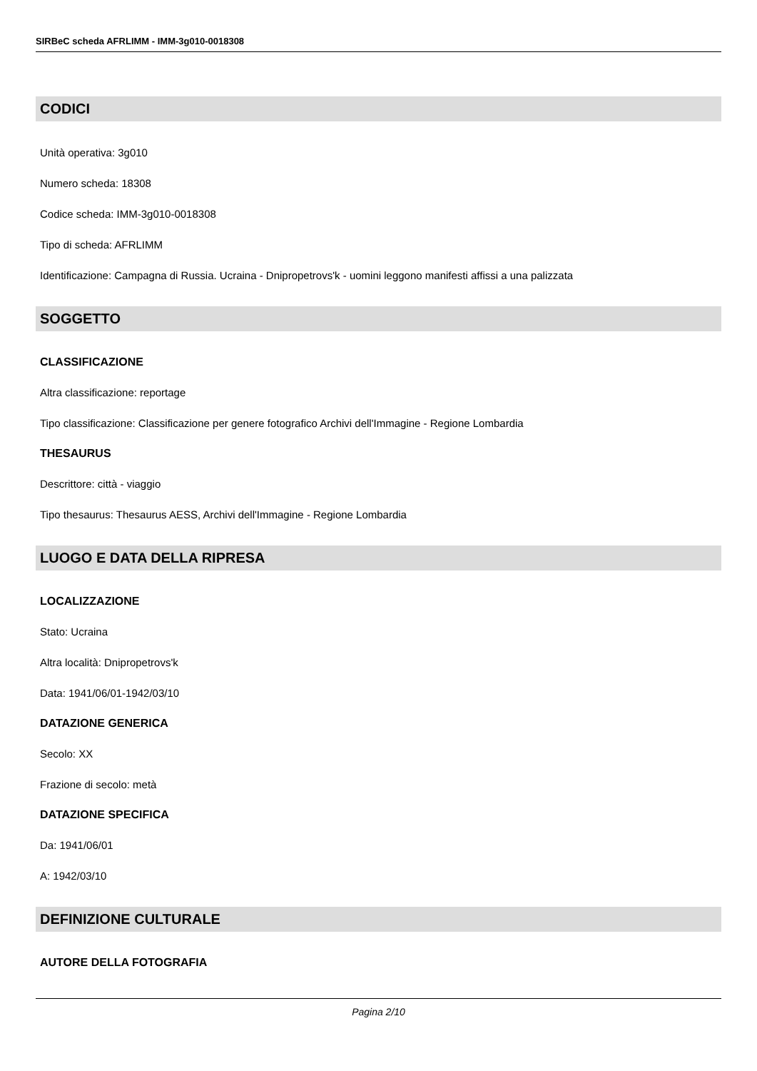SIRBeC scheda AFRLIMM - IMM-3g010-0018308
CODICI
Unità operativa: 3g010
Numero scheda: 18308
Codice scheda: IMM-3g010-0018308
Tipo di scheda: AFRLIMM
Identificazione: Campagna di Russia. Ucraina - Dnipropetrovs'k - uomini leggono manifesti affissi a una palizzata
SOGGETTO
CLASSIFICAZIONE
Altra classificazione: reportage
Tipo classificazione: Classificazione per genere fotografico Archivi dell'Immagine - Regione Lombardia
THESAURUS
Descrittore: città - viaggio
Tipo thesaurus: Thesaurus AESS, Archivi dell'Immagine - Regione Lombardia
LUOGO E DATA DELLA RIPRESA
LOCALIZZAZIONE
Stato: Ucraina
Altra località: Dnipropetrovs'k
Data: 1941/06/01-1942/03/10
DATAZIONE GENERICA
Secolo: XX
Frazione di secolo: metà
DATAZIONE SPECIFICA
Da: 1941/06/01
A: 1942/03/10
DEFINIZIONE CULTURALE
AUTORE DELLA FOTOGRAFIA
Pagina 2/10